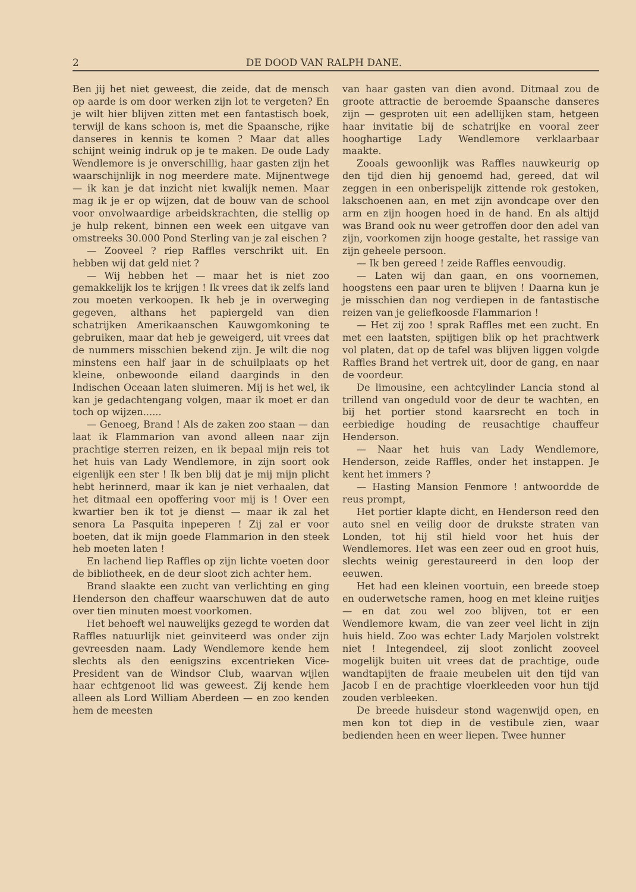2 DE DOOD VAN RALPH DANE.
Ben jij het niet geweest, die zeide, dat de mensch op aarde is om door werken zijn lot te vergeten? En je wilt hier blijven zitten met een fantastisch boek, terwijl de kans schoon is, met die Spaansche, rijke danseres in kennis te komen ? Maar dat alles schijnt weinig indruk op je te maken. De oude Lady Wendlemore is je onverschillig, haar gasten zijn het waarschijnlijk in nog meerdere mate. Mijnentwege — ik kan je dat inzicht niet kwalijk nemen. Maar mag ik je er op wijzen, dat de bouw van de school voor onvolwaardige arbeidskrachten, die stellig op je hulp rekent, binnen een week een uitgave van omstreeks 30.000 Pond Sterling van je zal eischen ?
— Zooveel ? riep Raffles verschrikt uit. En hebben wij dat geld niet ?
— Wij hebben het — maar het is niet zoo gemakkelijk los te krijgen ! Ik vrees dat ik zelfs land zou moeten verkoopen. Ik heb je in overweging gegeven, althans het papiergeld van dien schatrijken Amerikaanschen Kauwgomkoning te gebruiken, maar dat heb je geweigerd, uit vrees dat de nummers misschien bekend zijn. Je wilt die nog minstens een half jaar in de schuilplaats op het kleine, onbewoonde eiland daarginds in den Indischen Oceaan laten sluimeren. Mij is het wel, ik kan je gedachtengang volgen, maar ik moet er dan toch op wijzen......
— Genoeg, Brand ! Als de zaken zoo staan — dan laat ik Flammarion van avond alleen naar zijn prachtige sterren reizen, en ik bepaal mijn reis tot het huis van Lady Wendlemore, in zijn soort ook eigenlijk een ster ! Ik ben blij dat je mij mijn plicht hebt herinnerd, maar ik kan je niet verhaalen, dat het ditmaal een opoffering voor mij is ! Over een kwartier ben ik tot je dienst — maar ik zal het senora La Pasquita inpeperen ! Zij zal er voor boeten, dat ik mijn goede Flammarion in den steek heb moeten laten !
En lachend liep Raffles op zijn lichte voeten door de bibliotheek, en de deur sloot zich achter hem.
Brand slaakte een zucht van verlichting en ging Henderson den chaffeur waarschuwen dat de auto over tien minuten moest voorkomen.
Het behoeft wel nauwelijks gezegd te worden dat Raffles natuurlijk niet geinviteerd was onder zijn gevreesden naam. Lady Wendlemore kende hem slechts als den eenigszins excentrieken Vice-President van de Windsor Club, waarvan wijlen haar echtgenoot lid was geweest. Zij kende hem alleen als Lord William Aberdeen — en zoo kenden hem de meesten
van haar gasten van dien avond. Ditmaal zou de groote attractie de beroemde Spaansche danseres zijn — gesproten uit een adellijken stam, hetgeen haar invitatie bij de schatrijke en vooral zeer hooghartige Lady Wendlemore verklaarbaar maakte.
Zooals gewoonlijk was Raffles nauwkeurig op den tijd dien hij genoemd had, gereed, dat wil zeggen in een onberispelijk zittende rok gestoken, lakschoenen aan, en met zijn avondcape over den arm en zijn hoogen hoed in de hand. En als altijd was Brand ook nu weer getroffen door den adel van zijn, voorkomen zijn hooge gestalte, het rassige van zijn geheele persoon.
— Ik ben gereed ! zeide Raffles eenvoudig.
— Laten wij dan gaan, en ons voornemen, hoogstens een paar uren te blijven ! Daarna kun je je misschien dan nog verdiepen in de fantastische reizen van je geliefkoosde Flammarion !
— Het zij zoo ! sprak Raffles met een zucht. En met een laatsten, spijtigen blik op het prachtwerk vol platen, dat op de tafel was blijven liggen volgde Raffles Brand het vertrek uit, door de gang, en naar de voordeur.
De limousine, een achtcylinder Lancia stond al trillend van ongeduld voor de deur te wachten, en bij het portier stond kaarsrecht en toch in eerbiedige houding de reusachtige chauffeur Henderson.
— Naar het huis van Lady Wendlemore, Henderson, zeide Raffles, onder het instappen. Je kent het immers ?
— Hasting Mansion Fenmore ! antwoordde de reus prompt,
Het portier klapte dicht, en Henderson reed den auto snel en veilig door de drukste straten van Londen, tot hij stil hield voor het huis der Wendlemores. Het was een zeer oud en groot huis, slechts weinig gerestaureerd in den loop der eeuwen.
Het had een kleinen voortuin, een breede stoep en ouderwetsche ramen, hoog en met kleine ruitjes — en dat zou wel zoo blijven, tot er een Wendlemore kwam, die van zeer veel licht in zijn huis hield. Zoo was echter Lady Marjolen volstrekt niet ! Integendeel, zij sloot zonlicht zooveel mogelijk buiten uit vrees dat de prachtige, oude wandtapijten de fraaie meubelen uit den tijd van Jacob I en de prachtige vloerkleeden voor hun tijd zouden verbleeken.
De breede huisdeur stond wagenwijd open, en men kon tot diep in de vestibule zien, waar bedienden heen en weer liepen. Twee hunner